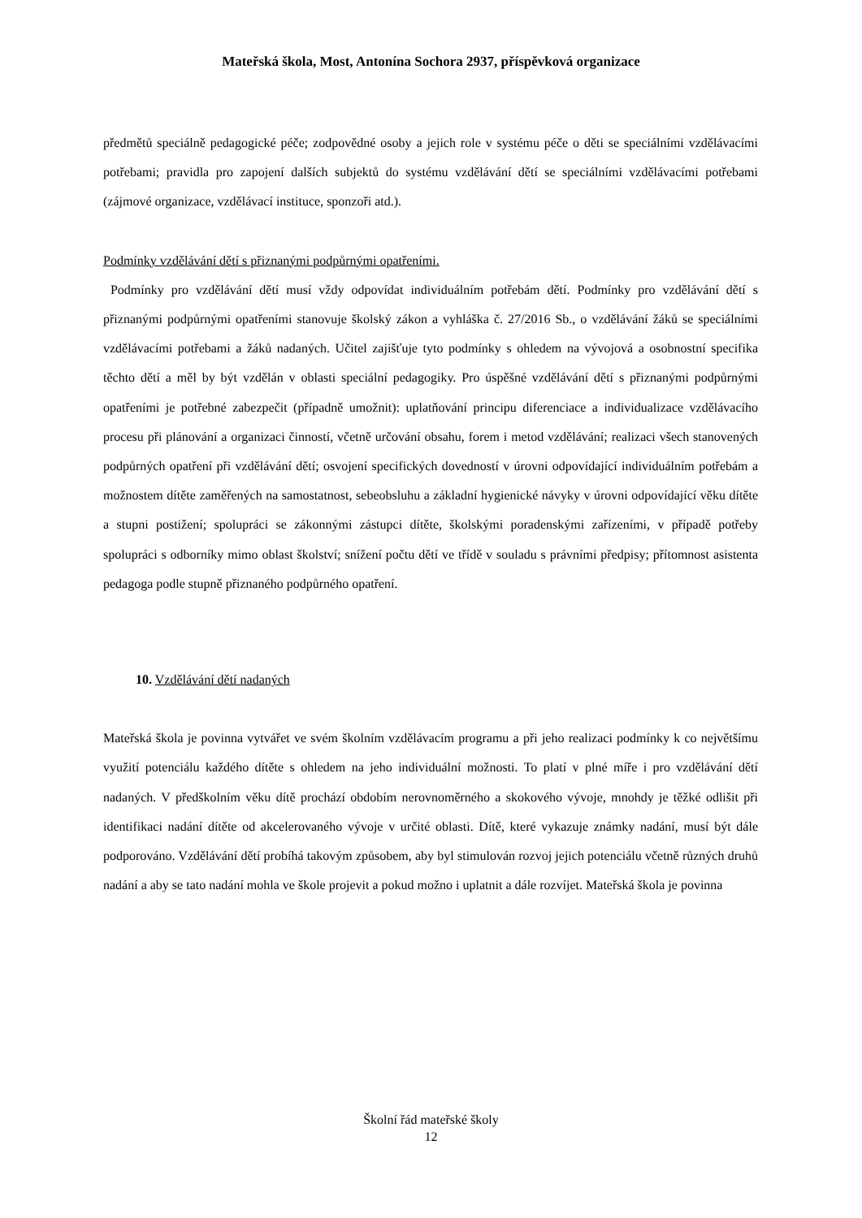Mateřská škola, Most, Antonína Sochora 2937, příspěvková organizace
předmětů speciálně pedagogické péče; zodpovědné osoby a jejich role v systému péče o děti se speciálními vzdělávacími potřebami; pravidla pro zapojení dalších subjektů do systému vzdělávání dětí se speciálními vzdělávacími potřebami (zájmové organizace, vzdělávací instituce, sponzoři atd.).
Podmínky vzdělávání dětí s přiznanými podpůrnými opatřeními.
Podmínky pro vzdělávání dětí musí vždy odpovídat individuálním potřebám dětí. Podmínky pro vzdělávání dětí s přiznanými podpůrnými opatřeními stanovuje školský zákon a vyhláška č. 27/2016 Sb., o vzdělávání žáků se speciálními vzdělávacími potřebami a žáků nadaných. Učitel zajišťuje tyto podmínky s ohledem na vývojová a osobnostní specifika těchto dětí a měl by být vzdělán v oblasti speciální pedagogiky. Pro úspěšné vzdělávání dětí s přiznanými podpůrnými opatřeními je potřebné zabezpečit (případně umožnit): uplatňování principu diferenciace a individualizace vzdělávacího procesu při plánování a organizaci činností, včetně určování obsahu, forem i metod vzdělávání; realizaci všech stanovených podpůrných opatření při vzdělávání dětí; osvojení specifických dovedností v úrovni odpovídající individuálním potřebám a možnostem dítěte zaměřených na samostatnost, sebeobsluhu a základní hygienické návyky v úrovni odpovídající věku dítěte a stupni postižení; spolupráci se zákonnými zástupci dítěte, školskými poradenskými zařízeními, v případě potřeby spolupráci s odborníky mimo oblast školství; snížení počtu dětí ve třídě v souladu s právními předpisy; přítomnost asistenta pedagoga podle stupně přiznaného podpůrného opatření.
10. Vzdělávání dětí nadaných
Mateřská škola je povinna vytvářet ve svém školním vzdělávacím programu a při jeho realizaci podmínky k co největšímu využití potenciálu každého dítěte s ohledem na jeho individuální možnosti. To platí v plné míře i pro vzdělávání dětí nadaných. V předškolním věku dítě prochází obdobím nerovnoměrného a skokového vývoje, mnohdy je těžké odlišit při identifikaci nadání dítěte od akcelerovaného vývoje v určité oblasti. Dítě, které vykazuje známky nadání, musí být dále podporováno. Vzdělávání dětí probíhá takovým způsobem, aby byl stimulován rozvoj jejich potenciálu včetně různých druhů nadání a aby se tato nadání mohla ve škole projevit a pokud možno i uplatnit a dále rozvíjet. Mateřská škola je povinna
Školní řád mateřské školy
12